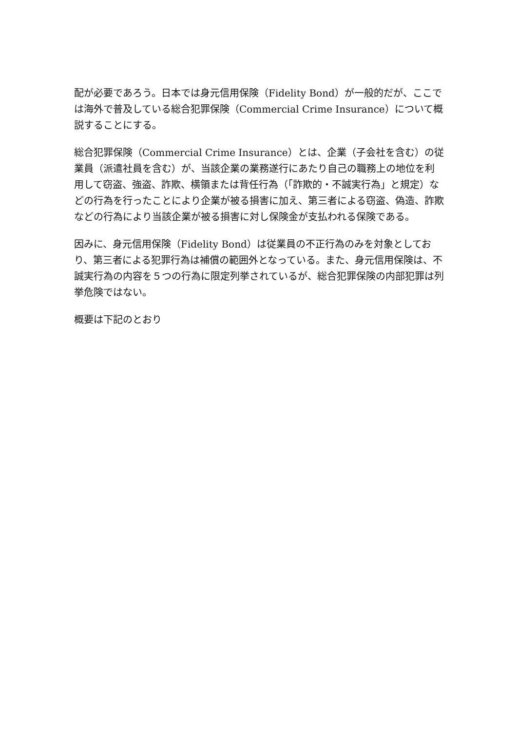配が必要であろう。日本では身元信用保険（Fidelity Bond）が一般的だが、ここでは海外で普及している総合犯罪保険（Commercial Crime Insurance）について概説することにする。
総合犯罪保険（Commercial Crime Insurance）とは、企業（子会社を含む）の従業員（派遣社員を含む）が、当該企業の業務遂行にあたり自己の職務上の地位を利用して窃盗、強盗、詐欺、横領または背任行為（「詐欺的・不誠実行為」と規定）などの行為を行ったことにより企業が被る損害に加え、第三者による窃盗、偽造、詐欺などの行為により当該企業が被る損害に対し保険金が支払われる保険である。
因みに、身元信用保険（Fidelity Bond）は従業員の不正行為のみを対象としており、第三者による犯罪行為は補償の範囲外となっている。また、身元信用保険は、不誠実行為の内容を５つの行為に限定列挙されているが、総合犯罪保険の内部犯罪は列挙危険ではない。
概要は下記のとおり